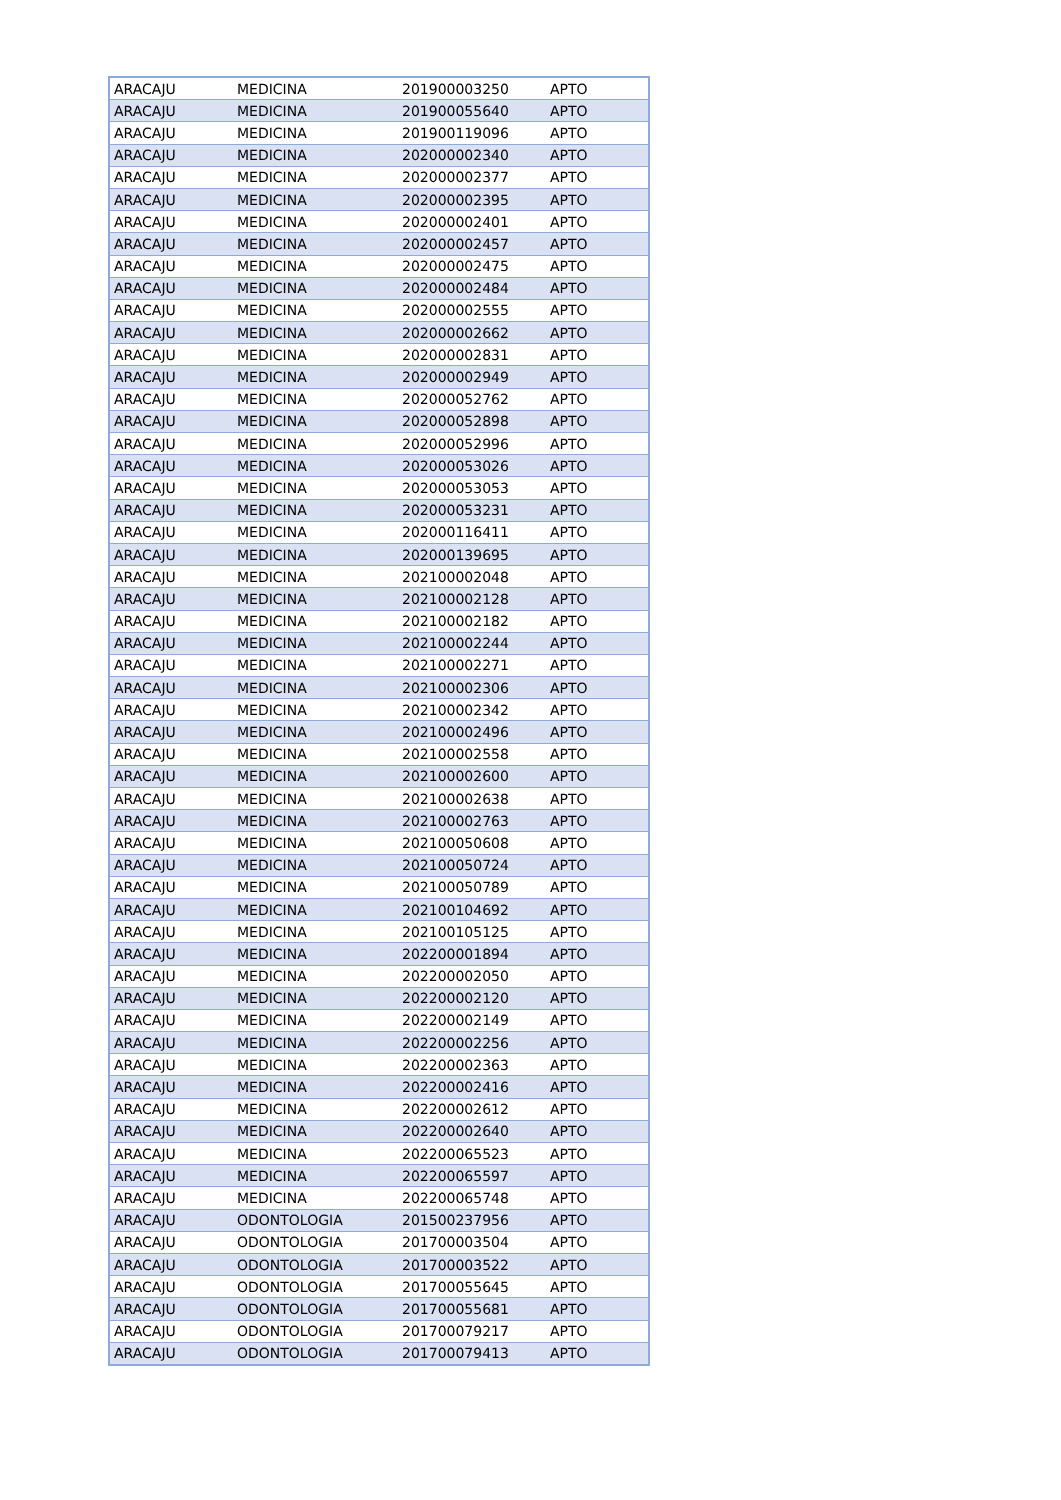| ARACAJU | MEDICINA | 201900003250 | APTO |
| ARACAJU | MEDICINA | 201900055640 | APTO |
| ARACAJU | MEDICINA | 201900119096 | APTO |
| ARACAJU | MEDICINA | 202000002340 | APTO |
| ARACAJU | MEDICINA | 202000002377 | APTO |
| ARACAJU | MEDICINA | 202000002395 | APTO |
| ARACAJU | MEDICINA | 202000002401 | APTO |
| ARACAJU | MEDICINA | 202000002457 | APTO |
| ARACAJU | MEDICINA | 202000002475 | APTO |
| ARACAJU | MEDICINA | 202000002484 | APTO |
| ARACAJU | MEDICINA | 202000002555 | APTO |
| ARACAJU | MEDICINA | 202000002662 | APTO |
| ARACAJU | MEDICINA | 202000002831 | APTO |
| ARACAJU | MEDICINA | 202000002949 | APTO |
| ARACAJU | MEDICINA | 202000052762 | APTO |
| ARACAJU | MEDICINA | 202000052898 | APTO |
| ARACAJU | MEDICINA | 202000052996 | APTO |
| ARACAJU | MEDICINA | 202000053026 | APTO |
| ARACAJU | MEDICINA | 202000053053 | APTO |
| ARACAJU | MEDICINA | 202000053231 | APTO |
| ARACAJU | MEDICINA | 202000116411 | APTO |
| ARACAJU | MEDICINA | 202000139695 | APTO |
| ARACAJU | MEDICINA | 202100002048 | APTO |
| ARACAJU | MEDICINA | 202100002128 | APTO |
| ARACAJU | MEDICINA | 202100002182 | APTO |
| ARACAJU | MEDICINA | 202100002244 | APTO |
| ARACAJU | MEDICINA | 202100002271 | APTO |
| ARACAJU | MEDICINA | 202100002306 | APTO |
| ARACAJU | MEDICINA | 202100002342 | APTO |
| ARACAJU | MEDICINA | 202100002496 | APTO |
| ARACAJU | MEDICINA | 202100002558 | APTO |
| ARACAJU | MEDICINA | 202100002600 | APTO |
| ARACAJU | MEDICINA | 202100002638 | APTO |
| ARACAJU | MEDICINA | 202100002763 | APTO |
| ARACAJU | MEDICINA | 202100050608 | APTO |
| ARACAJU | MEDICINA | 202100050724 | APTO |
| ARACAJU | MEDICINA | 202100050789 | APTO |
| ARACAJU | MEDICINA | 202100104692 | APTO |
| ARACAJU | MEDICINA | 202100105125 | APTO |
| ARACAJU | MEDICINA | 202200001894 | APTO |
| ARACAJU | MEDICINA | 202200002050 | APTO |
| ARACAJU | MEDICINA | 202200002120 | APTO |
| ARACAJU | MEDICINA | 202200002149 | APTO |
| ARACAJU | MEDICINA | 202200002256 | APTO |
| ARACAJU | MEDICINA | 202200002363 | APTO |
| ARACAJU | MEDICINA | 202200002416 | APTO |
| ARACAJU | MEDICINA | 202200002612 | APTO |
| ARACAJU | MEDICINA | 202200002640 | APTO |
| ARACAJU | MEDICINA | 202200065523 | APTO |
| ARACAJU | MEDICINA | 202200065597 | APTO |
| ARACAJU | MEDICINA | 202200065748 | APTO |
| ARACAJU | ODONTOLOGIA | 201500237956 | APTO |
| ARACAJU | ODONTOLOGIA | 201700003504 | APTO |
| ARACAJU | ODONTOLOGIA | 201700003522 | APTO |
| ARACAJU | ODONTOLOGIA | 201700055645 | APTO |
| ARACAJU | ODONTOLOGIA | 201700055681 | APTO |
| ARACAJU | ODONTOLOGIA | 201700079217 | APTO |
| ARACAJU | ODONTOLOGIA | 201700079413 | APTO |